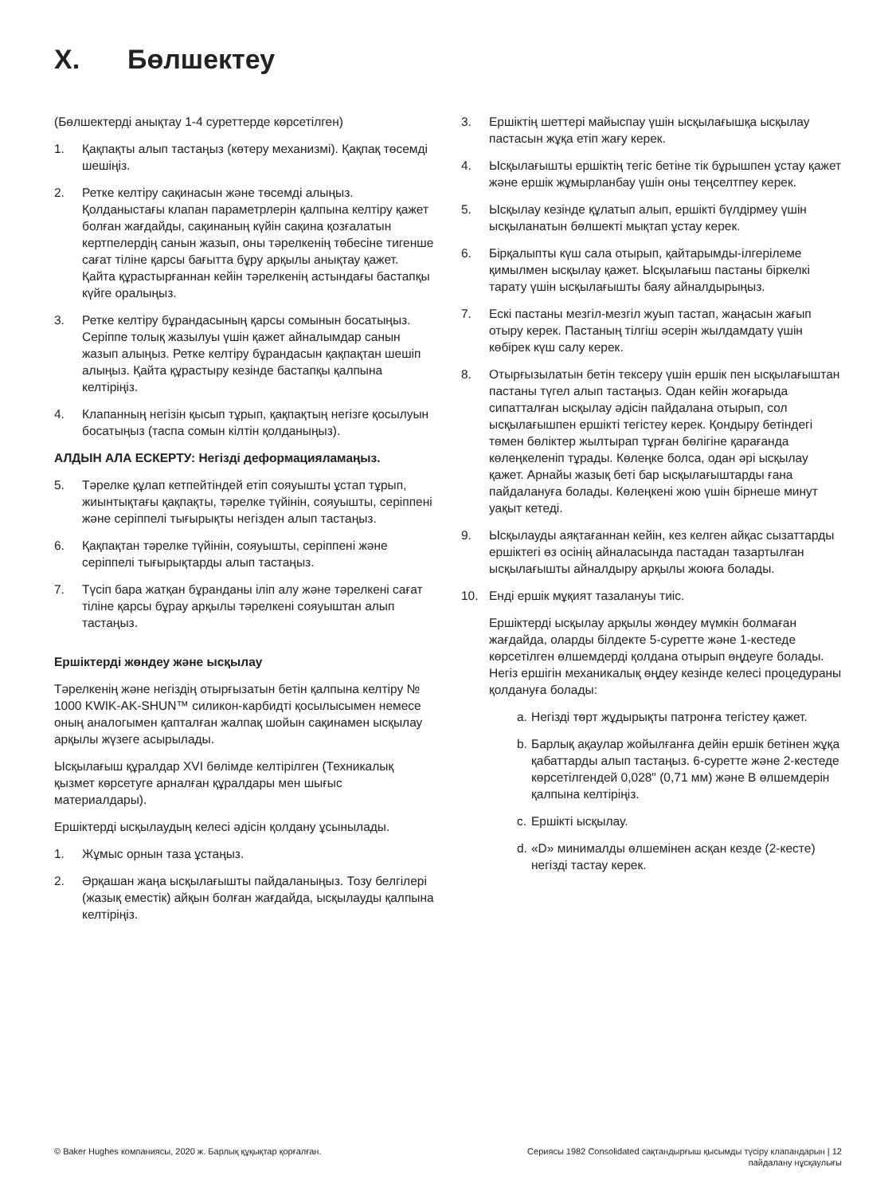X. Бөлшектеу
(Бөлшектерді анықтау 1-4 суреттерде көрсетілген)
1. Қақпақты алып тастаңыз (көтеру механизмі). Қақпақ төсемді шешіңіз.
2. Ретке келтіру сақинасын және төсемді алыңыз. Қолданыстағы клапан параметрлерін қалпына келтіру қажет болған жағдайды, сақинаның күйін сақина қозғалатын кертпелердің санын жазып, оны тәрелкенің төбесіне тигенше сағат тіліне қарсы бағытта бұру арқылы анықтау қажет. Қайта құрастырғаннан кейін тәрелкенің астындағы бастапқы күйге оралыңыз.
3. Ретке келтіру бұрандасының қарсы сомынын босатыңыз. Серіппе толық жазылуы үшін қажет айналымдар санын жазып алыңыз. Ретке келтіру бұрандасын қақпақтан шешіп алыңыз. Қайта құрастыру кезінде бастапқы қалпына келтіріңіз.
4. Клапанның негізін қысып тұрып, қақпақтың негізге қосылуын босатыңыз (таспа сомын кілтін қолданыңыз).
АЛДЫН АЛА ЕСКЕРТУ: Негізді деформацияламаңыз.
5. Тәрелке құлап кетпейтіндей етіп сояуышты ұстап тұрып, жиынтықтағы қақпақты, тәрелке түйінін, сояуышты, серіппені және серіппелі тығырықты негізден алып тастаңыз.
6. Қақпақтан тәрелке түйінін, сояуышты, серіппені және серіппелі тығырықтарды алып тастаңыз.
7. Түсіп бара жатқан бұранданы іліп алу және тәрелкені сағат тіліне қарсы бұрау арқылы тәрелкені сояуыштан алып тастаңыз.
Ершіктерді жөндеу және ысқылау
Тәрелкенің және негіздің отырғызатын бетін қалпына келтіру № 1000 KWIK-AK-SHUN™ силикон-карбидті қосылысымен немесе оның аналогымен қапталған жалпақ шойын сақинамен ысқылау арқылы жүзеге асырылады.
Ысқылағыш құралдар XVI бөлімде келтірілген (Техникалық қызмет көрсетуге арналған құралдары мен шығыс материалдары).
Ершіктерді ысқылаудың келесі әдісін қолдану ұсынылады.
1. Жұмыс орнын таза ұстаңыз.
2. Әрқашан жаңа ысқылағышты пайдаланыңыз. Тозу белгілері (жазық еместік) айқын болған жағдайда, ысқылауды қалпына келтіріңіз.
3. Ершіктің шеттері майыспау үшін ысқылағышқа ысқылау пастасын жұқа етіп жағу керек.
4. Ысқылағышты ершіктің тегіс бетіне тік бұрышпен ұстау қажет және ершік жұмырланбау үшін оны теңселтпеу керек.
5. Ысқылау кезінде құлатып алып, ершікті бүлдірмеу үшін ысқыланатын бөлшекті мықтап ұстау керек.
6. Бірқалыпты күш сала отырып, қайтарымды-ілгерілеме қимылмен ысқылау қажет. Ысқылағыш пастаны біркелкі тарату үшін ысқылағышты баяу айналдырыңыз.
7. Ескі пастаны мезгіл-мезгіл жуып тастап, жаңасын жағып отыру керек. Пастаның тілгіш әсерін жылдамдату үшін көбірек күш салу керек.
8. Отырғызылатын бетін тексеру үшін ершік пен ысқылағыштан пастаны түгел алып тастаңыз. Одан кейін жоғарыда сипатталған ысқылау әдісін пайдалана отырып, сол ысқылағышпен ершікті тегістеу керек. Қондыру бетіндегі төмен бөліктер жылтырап тұрған бөлігіне қарағанда көлеңкеленіп тұрады. Көлеңке болса, одан әрі ысқылау қажет. Арнайы жазық беті бар ысқылағыштарды ғана пайдалануға болады. Көлеңкені жою үшін бірнеше минут уақыт кетеді.
9. Ысқылауды аяқтағаннан кейін, кез келген айқас сызаттарды ершіктегі өз осінің айналасында пастадан тазартылған ысқылағышты айналдыру арқылы жоюға болады.
10. Енді ершік мұқият тазалануы тиіс.
Ершіктерді ысқылау арқылы жөндеу мүмкін болмаған жағдайда, оларды білдекте 5-суретте және 1-кестеде көрсетілген өлшемдерді қолдана отырып өңдеуге болады. Негіз ершігін механикалық өңдеу кезінде келесі процедураны қолдануға болады:
a.
Негізді төрт жұдырықты патронға тегістеу қажет.
b.
Барлық ақаулар жойылғанға дейін ершік бетінен жұқа қабаттарды алып тастаңыз. 6-суретте және 2-кестеде көрсетілгендей 0,028" (0,71 мм) және B өлшемдерін қалпына келтіріңіз.
c.
Ершікті ысқылау.
d.
«D» минималды өлшемінен асқан кезде (2-кесте) негізді тастау керек.
© Baker Hughes компаниясы, 2020 ж. Барлық құқықтар қорғалған.
Сериясы 1982 Consolidated сақтандырғыш қысымды түсіру клапандарын | 12
пайдалану нұсқаулығы